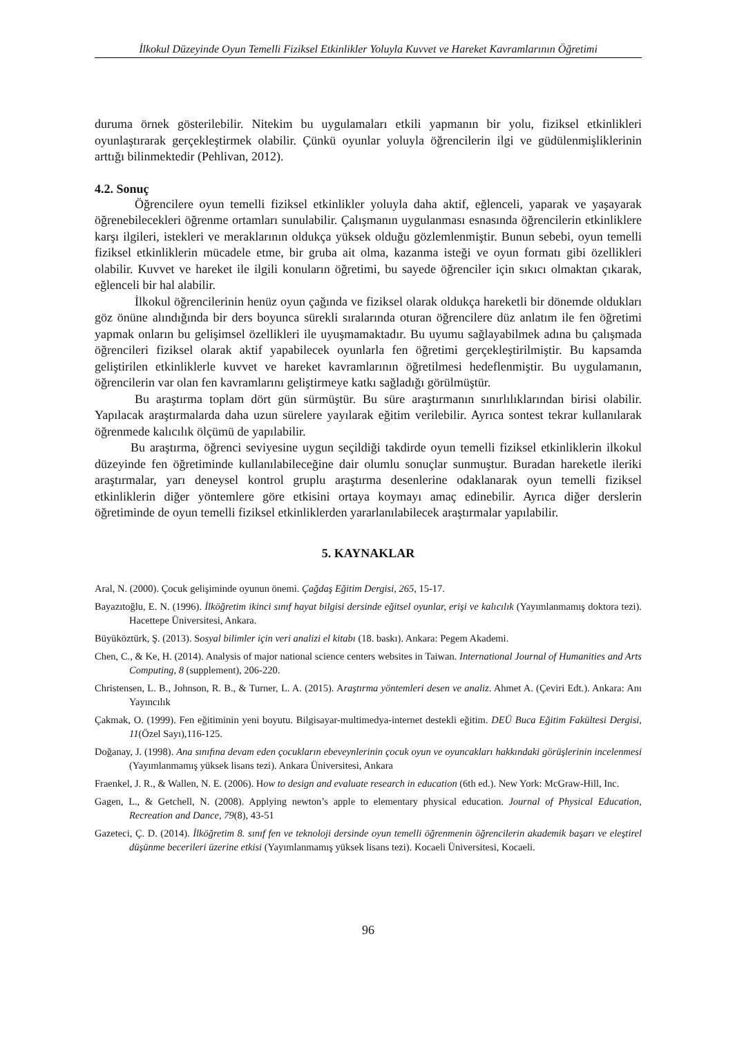İlkokul Düzeyinde Oyun Temelli Fiziksel Etkinlikler Yoluyla Kuvvet ve Hareket Kavramlarının Öğretimi
duruma örnek gösterilebilir. Nitekim bu uygulamaları etkili yapmanın bir yolu, fiziksel etkinlikleri oyunlaştırarak gerçekleştirmek olabilir. Çünkü oyunlar yoluyla öğrencilerin ilgi ve güdülenmişliklerinin arttığı bilinmektedir (Pehlivan, 2012).
4.2. Sonuç
Öğrencilere oyun temelli fiziksel etkinlikler yoluyla daha aktif, eğlenceli, yaparak ve yaşayarak öğrenebilecekleri öğrenme ortamları sunulabilir. Çalışmanın uygulanması esnasında öğrencilerin etkinliklere karşı ilgileri, istekleri ve meraklarının oldukça yüksek olduğu gözlemlenmiştir. Bunun sebebi, oyun temelli fiziksel etkinliklerin mücadele etme, bir gruba ait olma, kazanma isteği ve oyun formatı gibi özellikleri olabilir. Kuvvet ve hareket ile ilgili konuların öğretimi, bu sayede öğrenciler için sıkıcı olmaktan çıkarak, eğlenceli bir hal alabilir.
İlkokul öğrencilerinin henüz oyun çağında ve fiziksel olarak oldukça hareketli bir dönemde oldukları göz önüne alındığında bir ders boyunca sürekli sıralarında oturan öğrencilere düz anlatım ile fen öğretimi yapmak onların bu gelişimsel özellikleri ile uyuşmamaktadır. Bu uyumu sağlayabilmek adına bu çalışmada öğrencileri fiziksel olarak aktif yapabilecek oyunlarla fen öğretimi gerçekleştirilmiştir. Bu kapsamda geliştirilen etkinliklerle kuvvet ve hareket kavramlarının öğretilmesi hedeflenmiştir. Bu uygulamanın, öğrencilerin var olan fen kavramlarını geliştirmeye katkı sağladığı görülmüştür.
Bu araştırma toplam dört gün sürmüştür. Bu süre araştırmanın sınırlılıklarından birisi olabilir. Yapılacak araştırmalarda daha uzun sürelere yayılarak eğitim verilebilir. Ayrıca sontest tekrar kullanılarak öğrenmede kalıcılık ölçümü de yapılabilir.
Bu araştırma, öğrenci seviyesine uygun seçildiği takdirde oyun temelli fiziksel etkinliklerin ilkokul düzeyinde fen öğretiminde kullanılabileceğine dair olumlu sonuçlar sunmuştur. Buradan hareketle ileriki araştırmalar, yarı deneysel kontrol gruplu araştırma desenlerine odaklanarak oyun temelli fiziksel etkinliklerin diğer yöntemlere göre etkisini ortaya koymayı amaç edinebilir. Ayrıca diğer derslerin öğretiminde de oyun temelli fiziksel etkinliklerden yararlanılabilecek araştırmalar yapılabilir.
5. KAYNAKLAR
Aral, N. (2000). Çocuk gelişiminde oyunun önemi. Çağdaş Eğitim Dergisi, 265, 15-17.
Bayazıtoğlu, E. N. (1996). İlköğretim ikinci sınıf hayat bilgisi dersinde eğitsel oyunlar, erişi ve kalıcılık (Yayımlanmamış doktora tezi). Hacettepe Üniversitesi, Ankara.
Büyüköztürk, Ş. (2013). Sosyal bilimler için veri analizi el kitabı (18. baskı). Ankara: Pegem Akademi.
Chen, C., & Ke, H. (2014). Analysis of major national science centers websites in Taiwan. International Journal of Humanities and Arts Computing, 8 (supplement), 206-220.
Christensen, L. B., Johnson, R. B., & Turner, L. A. (2015). Araştırma yöntemleri desen ve analiz. Ahmet A. (Çeviri Edt.). Ankara: Anı Yayıncılık
Çakmak, O. (1999). Fen eğitiminin yeni boyutu. Bilgisayar-multimedya-internet destekli eğitim. DEÜ Buca Eğitim Fakültesi Dergisi, 11(Özel Sayı),116-125.
Doğanay, J. (1998). Ana sınıfına devam eden çocukların ebeveynlerinin çocuk oyun ve oyuncakları hakkındaki görüşlerinin incelenmesi (Yayımlanmamış yüksek lisans tezi). Ankara Üniversitesi, Ankara
Fraenkel, J. R., & Wallen, N. E. (2006). How to design and evaluate research in education (6th ed.). New York: McGraw-Hill, Inc.
Gagen, L., & Getchell, N. (2008). Applying newton’s apple to elementary physical education. Journal of Physical Education, Recreation and Dance, 79(8), 43-51
Gazeteci, Ç. D. (2014). İlköğretim 8. sınıf fen ve teknoloji dersinde oyun temelli öğrenmenin öğrencilerin akademik başarı ve eleştirel düşünme becerileri üzerine etkisi (Yayımlanmamış yüksek lisans tezi). Kocaeli Üniversitesi, Kocaeli.
96